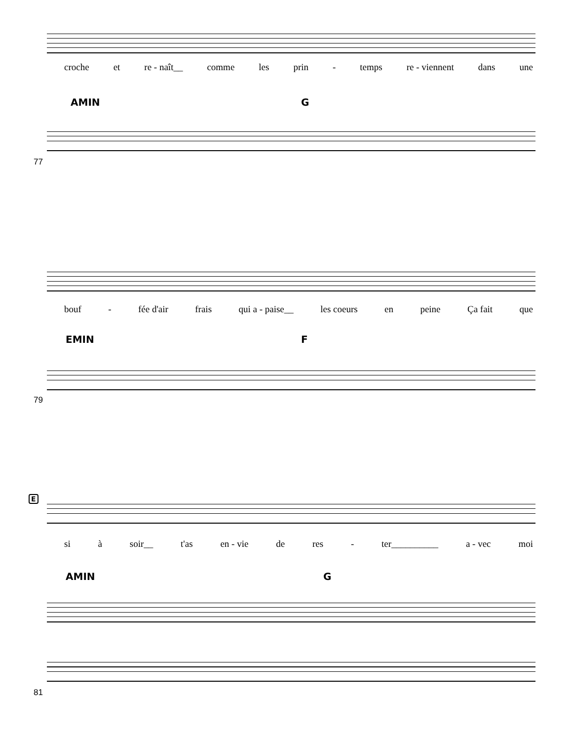croche et re - naît__ comme les prin - temps re - viennent dans une
AMIN G
77
bouf - fée d'air frais qui a - paise__ les coeurs en peine Ça fait que
EMIN F
79
E
si à soir__ t'as en - vie de res - ter__________ a - vec moi
AMIN G
81